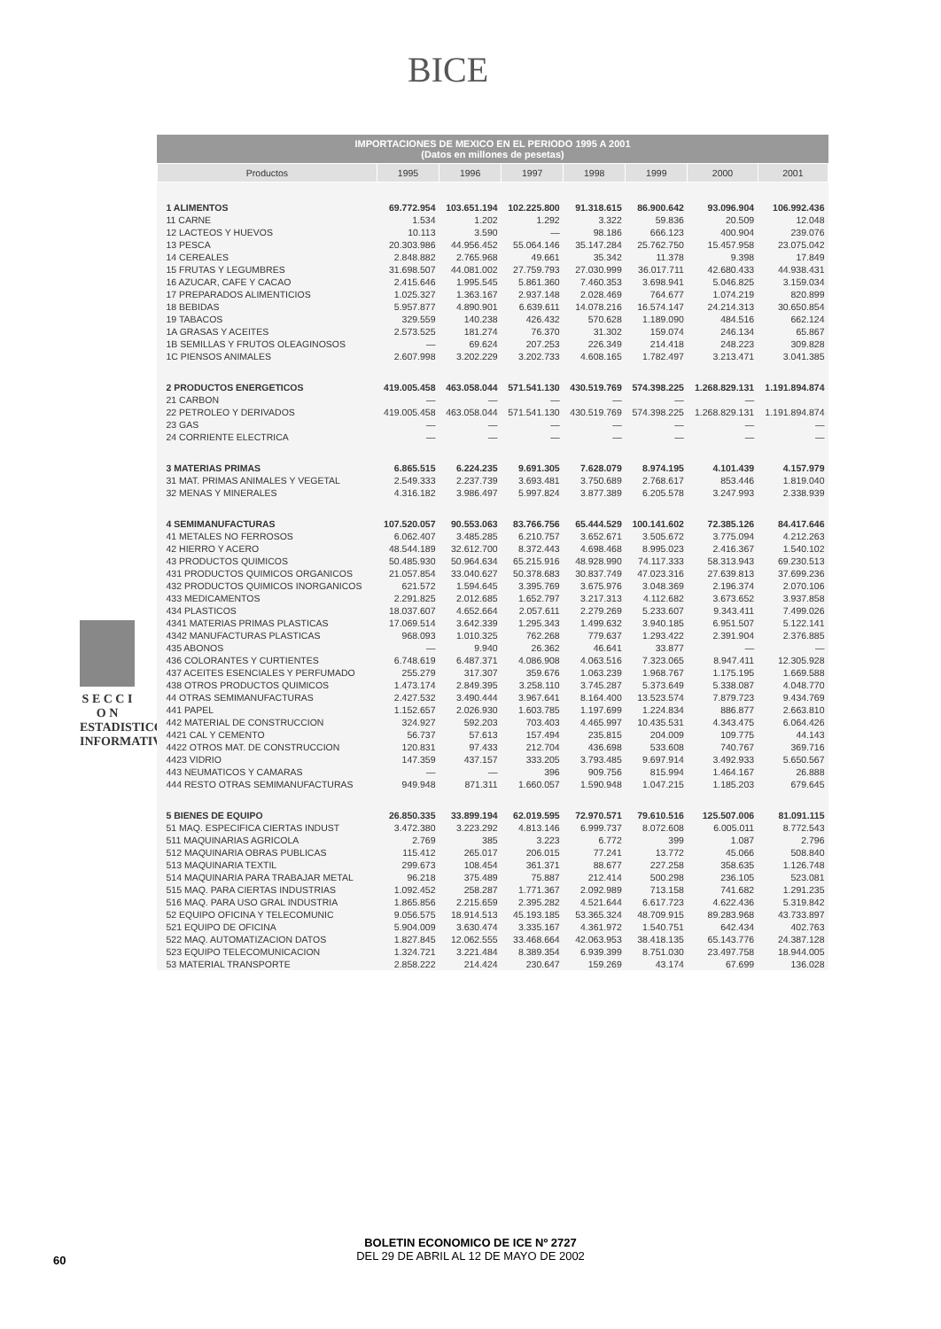BICE
S E C C I O N
ESTADISTICO-
INFORMATIVA
IMPORTACIONES DE MEXICO EN EL PERIODO 1995 A 2001
(Datos en millones de pesetas)
| Productos | 1995 | 1996 | 1997 | 1998 | 1999 | 2000 | 2001 |
| --- | --- | --- | --- | --- | --- | --- | --- |
| 1 ALIMENTOS | 69.772.954 | 103.651.194 | 102.225.800 | 91.318.615 | 86.900.642 | 93.096.904 | 106.992.436 |
| 11 CARNE | 1.534 | 1.202 | 1.292 | 3.322 | 59.836 | 20.509 | 12.048 |
| 12 LACTEOS Y HUEVOS | 10.113 | 3.590 | — | 98.186 | 666.123 | 400.904 | 239.076 |
| 13 PESCA | 20.303.986 | 44.956.452 | 55.064.146 | 35.147.284 | 25.762.750 | 15.457.958 | 23.075.042 |
| 14 CEREALES | 2.848.882 | 2.765.968 | 49.661 | 35.342 | 11.378 | 9.398 | 17.849 |
| 15 FRUTAS Y LEGUMBRES | 31.698.507 | 44.081.002 | 27.759.793 | 27.030.999 | 36.017.711 | 42.680.433 | 44.938.431 |
| 16 AZUCAR, CAFE Y CACAO | 2.415.646 | 1.995.545 | 5.861.360 | 7.460.353 | 3.698.941 | 5.046.825 | 3.159.034 |
| 17 PREPARADOS ALIMENTICIOS | 1.025.327 | 1.363.167 | 2.937.148 | 2.028.469 | 764.677 | 1.074.219 | 820.899 |
| 18 BEBIDAS | 5.957.877 | 4.890.901 | 6.639.611 | 14.078.216 | 16.574.147 | 24.214.313 | 30.650.854 |
| 19 TABACOS | 329.559 | 140.238 | 426.432 | 570.628 | 1.189.090 | 484.516 | 662.124 |
| 1A GRASAS Y ACEITES | 2.573.525 | 181.274 | 76.370 | 31.302 | 159.074 | 246.134 | 65.867 |
| 1B SEMILLAS Y FRUTOS OLEAGINOSOS | — | 69.624 | 207.253 | 226.349 | 214.418 | 248.223 | 309.828 |
| 1C PIENSOS ANIMALES | 2.607.998 | 3.202.229 | 3.202.733 | 4.608.165 | 1.782.497 | 3.213.471 | 3.041.385 |
| 2 PRODUCTOS ENERGETICOS | 419.005.458 | 463.058.044 | 571.541.130 | 430.519.769 | 574.398.225 | 1.268.829.131 | 1.191.894.874 |
| 21 CARBON | — | — | — | — | — | — | |
| 22 PETROLEO Y DERIVADOS | 419.005.458 | 463.058.044 | 571.541.130 | 430.519.769 | 574.398.225 | 1.268.829.131 | 1.191.894.874 |
| 23 GAS | — | — | — | — | — | — | — |
| 24 CORRIENTE ELECTRICA | — | — | — | — | — | — | — |
| 3 MATERIAS PRIMAS | 6.865.515 | 6.224.235 | 9.691.305 | 7.628.079 | 8.974.195 | 4.101.439 | 4.157.979 |
| 31 MAT. PRIMAS ANIMALES Y VEGETAL | 2.549.333 | 2.237.739 | 3.693.481 | 3.750.689 | 2.768.617 | 853.446 | 1.819.040 |
| 32 MENAS Y MINERALES | 4.316.182 | 3.986.497 | 5.997.824 | 3.877.389 | 6.205.578 | 3.247.993 | 2.338.939 |
| 4 SEMIMANUFACTURAS | 107.520.057 | 90.553.063 | 83.766.756 | 65.444.529 | 100.141.602 | 72.385.126 | 84.417.646 |
| 41 METALES NO FERROSOS | 6.062.407 | 3.485.285 | 6.210.757 | 3.652.671 | 3.505.672 | 3.775.094 | 4.212.263 |
| 42 HIERRO Y ACERO | 48.544.189 | 32.612.700 | 8.372.443 | 4.698.468 | 8.995.023 | 2.416.367 | 1.540.102 |
| 43 PRODUCTOS QUIMICOS | 50.485.930 | 50.964.634 | 65.215.916 | 48.928.990 | 74.117.333 | 58.313.943 | 69.230.513 |
| 431 PRODUCTOS QUIMICOS ORGANICOS | 21.057.854 | 33.040.627 | 50.378.683 | 30.837.749 | 47.023.316 | 27.639.813 | 37.699.236 |
| 432 PRODUCTOS QUIMICOS INORGANICOS | 621.572 | 1.594.645 | 3.395.769 | 3.675.976 | 3.048.369 | 2.196.374 | 2.070.106 |
| 433 MEDICAMENTOS | 2.291.825 | 2.012.685 | 1.652.797 | 3.217.313 | 4.112.682 | 3.673.652 | 3.937.858 |
| 434 PLASTICOS | 18.037.607 | 4.652.664 | 2.057.611 | 2.279.269 | 5.233.607 | 9.343.411 | 7.499.026 |
| 4341 MATERIAS PRIMAS PLASTICAS | 17.069.514 | 3.642.339 | 1.295.343 | 1.499.632 | 3.940.185 | 6.951.507 | 5.122.141 |
| 4342 MANUFACTURAS PLASTICAS | 968.093 | 1.010.325 | 762.268 | 779.637 | 1.293.422 | 2.391.904 | 2.376.885 |
| 435 ABONOS | — | 9.940 | 26.362 | 46.641 | 33.877 | — | — |
| 436 COLORANTES Y CURTIENTES | 6.748.619 | 6.487.371 | 4.086.908 | 4.063.516 | 7.323.065 | 8.947.411 | 12.305.928 |
| 437 ACEITES ESENCIALES Y PERFUMADO | 255.279 | 317.307 | 359.676 | 1.063.239 | 1.968.767 | 1.175.195 | 1.669.588 |
| 438 OTROS PRODUCTOS QUIMICOS | 1.473.174 | 2.849.395 | 3.258.110 | 3.745.287 | 5.373.649 | 5.338.087 | 4.048.770 |
| 44 OTRAS SEMIMANUFACTURAS | 2.427.532 | 3.490.444 | 3.967.641 | 8.164.400 | 13.523.574 | 7.879.723 | 9.434.769 |
| 441 PAPEL | 1.152.657 | 2.026.930 | 1.603.785 | 1.197.699 | 1.224.834 | 886.877 | 2.663.810 |
| 442 MATERIAL DE CONSTRUCCION | 324.927 | 592.203 | 703.403 | 4.465.997 | 10.435.531 | 4.343.475 | 6.064.426 |
| 4421 CAL Y CEMENTO | 56.737 | 57.613 | 157.494 | 235.815 | 204.009 | 109.775 | 44.143 |
| 4422 OTROS MAT. DE CONSTRUCCION | 120.831 | 97.433 | 212.704 | 436.698 | 533.608 | 740.767 | 369.716 |
| 4423 VIDRIO | 147.359 | 437.157 | 333.205 | 3.793.485 | 9.697.914 | 3.492.933 | 5.650.567 |
| 443 NEUMATICOS Y CAMARAS | — | — | 396 | 909.756 | 815.994 | 1.464.167 | 26.888 |
| 444 RESTO OTRAS SEMIMANUFACTURAS | 949.948 | 871.311 | 1.660.057 | 1.590.948 | 1.047.215 | 1.185.203 | 679.645 |
| 5 BIENES DE EQUIPO | 26.850.335 | 33.899.194 | 62.019.595 | 72.970.571 | 79.610.516 | 125.507.006 | 81.091.115 |
| 51 MAQ. ESPECIFICA CIERTAS INDUST | 3.472.380 | 3.223.292 | 4.813.146 | 6.999.737 | 8.072.608 | 6.005.011 | 8.772.543 |
| 511 MAQUINARIAS AGRICOLA | 2.769 | 385 | 3.223 | 6.772 | 399 | 1.087 | 2.796 |
| 512 MAQUINARIA OBRAS PUBLICAS | 115.412 | 265.017 | 206.015 | 77.241 | 13.772 | 45.066 | 508.840 |
| 513 MAQUINARIA TEXTIL | 299.673 | 108.454 | 361.371 | 88.677 | 227.258 | 358.635 | 1.126.748 |
| 514 MAQUINARIA PARA TRABAJAR METAL | 96.218 | 375.489 | 75.887 | 212.414 | 500.298 | 236.105 | 523.081 |
| 515 MAQ. PARA CIERTAS INDUSTRIAS | 1.092.452 | 258.287 | 1.771.367 | 2.092.989 | 713.158 | 741.682 | 1.291.235 |
| 516 MAQ. PARA USO GRAL INDUSTRIA | 1.865.856 | 2.215.659 | 2.395.282 | 4.521.644 | 6.617.723 | 4.622.436 | 5.319.842 |
| 52 EQUIPO OFICINA Y TELECOMUNIC | 9.056.575 | 18.914.513 | 45.193.185 | 53.365.324 | 48.709.915 | 89.283.968 | 43.733.897 |
| 521 EQUIPO DE OFICINA | 5.904.009 | 3.630.474 | 3.335.167 | 4.361.972 | 1.540.751 | 642.434 | 402.763 |
| 522 MAQ. AUTOMATIZACION DATOS | 1.827.845 | 12.062.555 | 33.468.664 | 42.063.953 | 38.418.135 | 65.143.776 | 24.387.128 |
| 523 EQUIPO TELECOMUNICACION | 1.324.721 | 3.221.484 | 8.389.354 | 6.939.399 | 8.751.030 | 23.497.758 | 18.944.005 |
| 53 MATERIAL TRANSPORTE | 2.858.222 | 214.424 | 230.647 | 159.269 | 43.174 | 67.699 | 136.028 |
60
BOLETIN ECONOMICO DE ICE Nº 2727
DEL 29 DE ABRIL AL 12 DE MAYO DE 2002